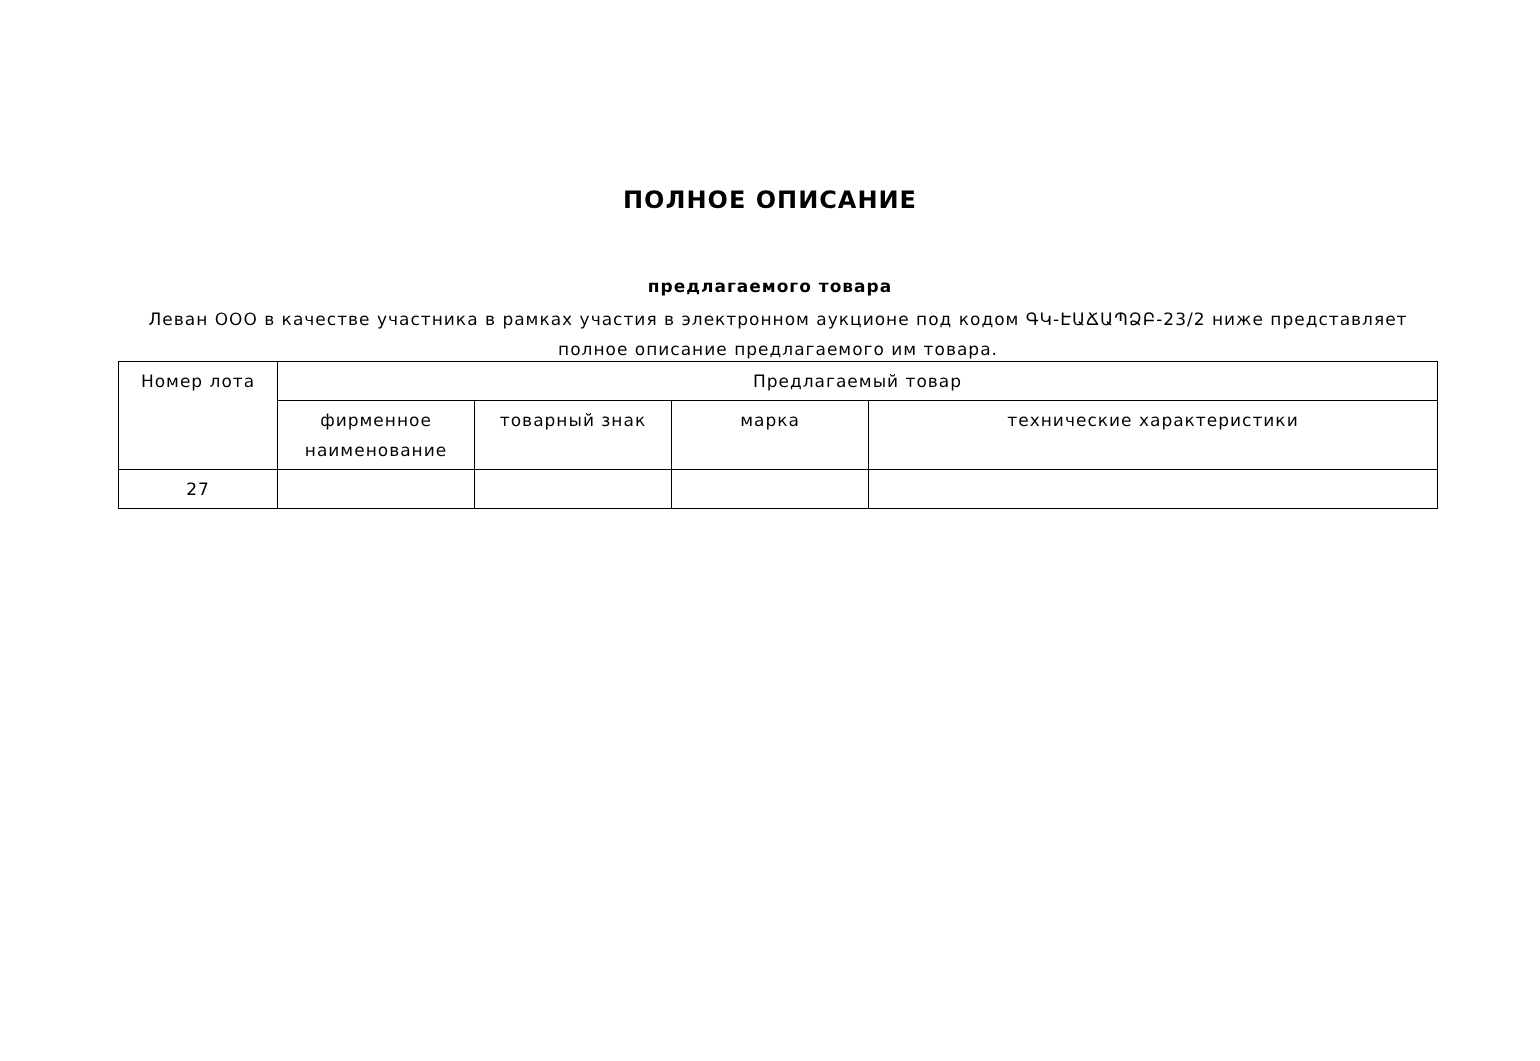ПОЛНОЕ ОПИСАНИЕ
предлагаемого товара
Леван ООО в качестве участника в рамках участия в электронном аукционе под кодом ԳԿ-ԷԱՃԱՊՁԲ-23/2 ниже представляет полное описание предлагаемого им товара.
| Номер лота | Предлагаемый товар | | | |
| --- | --- | --- | --- | --- |
| | фирменное наименование | товарный знак | марка | технические характеристики |
| 27 | | | | |